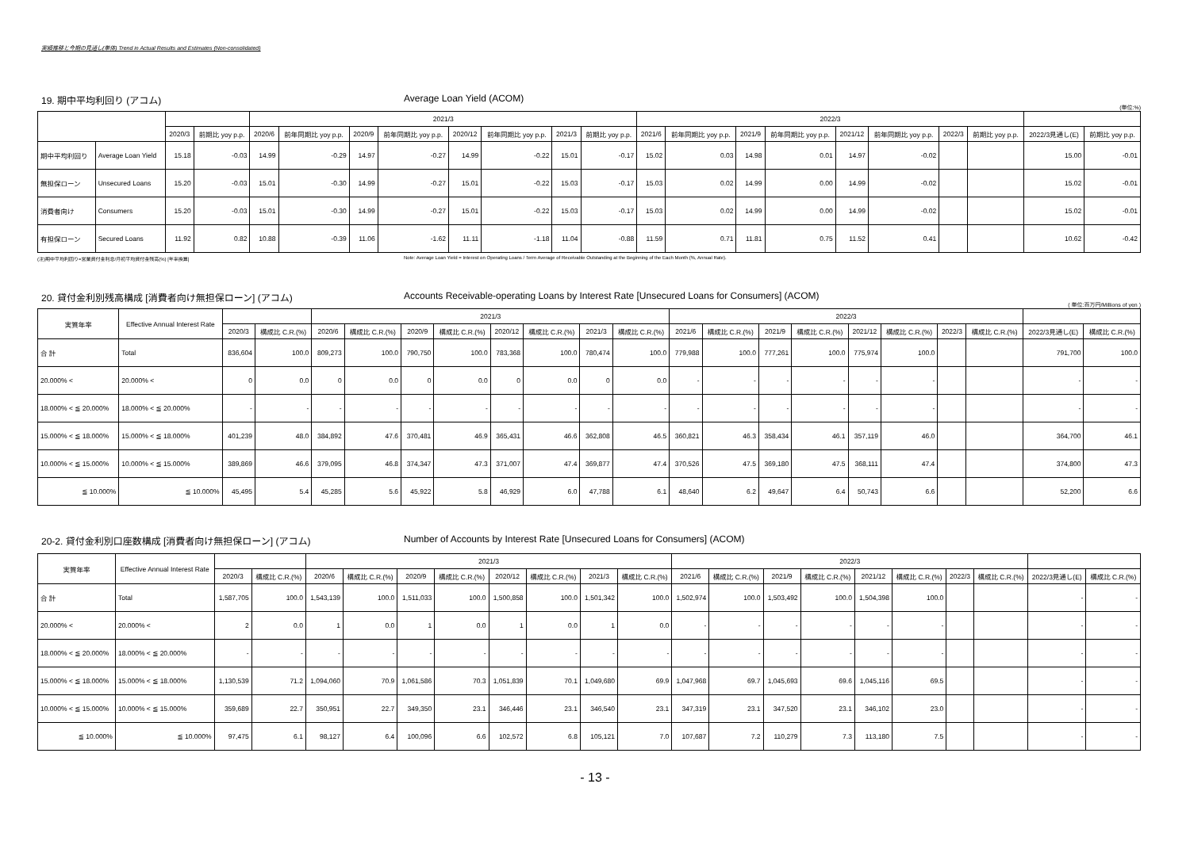実績推移と今期の見通し(単体) Trend in Actual Results and Estimates (Non-consolidated)
19. 期中平均利回り (アコム) Average Loan Yield (ACOM)
(単位:%)
| | | | | 2021/3 | | | | | | | | 2022/3 | | | | | | | | | |
| --- | --- | --- | --- | --- | --- | --- | --- | --- | --- | --- | --- | --- | --- | --- | --- | --- | --- | --- | --- | --- | --- |
| | | 2020/3 | 前期比 yoy p.p. | 2020/6 | 前年同期比 yoy p.p. | 2020/9 | 前年同期比 yoy p.p. | 2020/12 | 前年同期比 yoy p.p. | 2021/3 | 前期比 yoy p.p. | 2021/6 | 前年同期比 yoy p.p. | 2021/9 | 前年同期比 yoy p.p. | 2021/12 | 前年同期比 yoy p.p. | 2022/3 | 前期比 yoy p.p. | 2022/3見通し(E) | 前期比 yoy p.p. |
| 期中平均利回り | Average Loan Yield | 15.18 | -0.03 | 14.99 | -0.29 | 14.97 | -0.27 | 14.99 | -0.22 | 15.01 | -0.17 | 15.02 | 0.03 | 14.98 | 0.01 | 14.97 | -0.02 | | | 15.00 | -0.01 |
| 無担保ローン | Unsecured Loans | 15.20 | -0.03 | 15.01 | -0.30 | 14.99 | -0.27 | 15.01 | -0.22 | 15.03 | -0.17 | 15.03 | 0.02 | 14.99 | 0.00 | 14.99 | -0.02 | | | 15.02 | -0.01 |
| 消費者向け | Consumers | 15.20 | -0.03 | 15.01 | -0.30 | 14.99 | -0.27 | 15.01 | -0.22 | 15.03 | -0.17 | 15.03 | 0.02 | 14.99 | 0.00 | 14.99 | -0.02 | | | 15.02 | -0.01 |
| 有担保ローン | Secured Loans | 11.92 | 0.82 | 10.88 | -0.39 | 11.06 | -1.62 | 11.11 | -1.18 | 11.04 | -0.88 | 11.59 | 0.71 | 11.81 | 0.75 | 11.52 | 0.41 | | | 10.62 | -0.42 |
(注)期中平均利回り=営業貸付金利息/月初平均貸付金残高(%) [年率換算] Note: Average Loan Yield = Interest on Operating Loans / Term Average of Receivable Outstanding at the Beginning of the Each Month (%, Annual Rate).
20. 貸付金利別残高構成 [消費者向け無担保ローン] (アコム) Accounts Receivable-operating Loans by Interest Rate [Unsecured Loans for Consumers] (ACOM)
( 単位:百万円/Millions of yen )
| 実質年率 | Effective Annual Interest Rate | | | 2021/3 | | | | | | | | 2022/3 | | | | | | | | | |
| --- | --- | --- | --- | --- | --- | --- | --- | --- | --- | --- | --- | --- | --- | --- | --- | --- | --- | --- | --- | --- | --- |
| | | 2020/3 | 構成比 C.R.(%) | 2020/6 | 構成比 C.R.(%) | 2020/9 | 構成比 C.R.(%) | 2020/12 | 構成比 C.R.(%) | 2021/3 | 構成比 C.R.(%) | 2021/6 | 構成比 C.R.(%) | 2021/9 | 構成比 C.R.(%) | 2021/12 | 構成比 C.R.(%) | 2022/3 | 構成比 C.R.(%) | 2022/3見通し(E) | 構成比 C.R.(%) |
| 合 計 | Total | 836,604 | 100.0 | 809,273 | 100.0 | 790,750 | 100.0 | 783,368 | 100.0 | 780,474 | 100.0 | 779,988 | 100.0 | 777,261 | 100.0 | 775,974 | 100.0 | | | 791,700 | 100.0 |
| 20.000% < | 20.000% < | 0 | 0.0 | 0 | 0.0 | 0 | 0.0 | 0 | 0.0 | 0 | 0.0 | - | - | - | - | - | - | | | - | - |
| 18.000% < ≦ 20.000% | 18.000% < ≦ 20.000% | - | - | - | - | - | - | - | - | - | - | - | - | - | - | - | - | | | - | - |
| 15.000% < ≦ 18.000% | 15.000% < ≦ 18.000% | 401,239 | 48.0 | 384,892 | 47.6 | 370,481 | 46.9 | 365,431 | 46.6 | 362,808 | 46.5 | 360,821 | 46.3 | 358,434 | 46.1 | 357,119 | 46.0 | | | 364,700 | 46.1 |
| 10.000% < ≦ 15.000% | 10.000% < ≦ 15.000% | 389,869 | 46.6 | 379,095 | 46.8 | 374,347 | 47.3 | 371,007 | 47.4 | 369,877 | 47.4 | 370,526 | 47.5 | 369,180 | 47.5 | 368,111 | 47.4 | | | 374,800 | 47.3 |
| ≦ 10.000% | ≦ 10.000% | 45,495 | 5.4 | 45,285 | 5.6 | 45,922 | 5.8 | 46,929 | 6.0 | 47,788 | 6.1 | 48,640 | 6.2 | 49,647 | 6.4 | 50,743 | 6.6 | | | 52,200 | 6.6 |
20-2. 貸付金利別口座数構成 [消費者向け無担保ローン] (アコム) Number of Accounts by Interest Rate [Unsecured Loans for Consumers] (ACOM)
| 実質年率 | Effective Annual Interest Rate | | | 2021/3 | | | | | | | | 2022/3 | | | | | | | | | |
| --- | --- | --- | --- | --- | --- | --- | --- | --- | --- | --- | --- | --- | --- | --- | --- | --- | --- | --- | --- | --- | --- |
| | | 2020/3 | 構成比 C.R.(%) | 2020/6 | 構成比 C.R.(%) | 2020/9 | 構成比 C.R.(%) | 2020/12 | 構成比 C.R.(%) | 2021/3 | 構成比 C.R.(%) | 2021/6 | 構成比 C.R.(%) | 2021/9 | 構成比 C.R.(%) | 2021/12 | 構成比 C.R.(%) | 2022/3 | 構成比 C.R.(%) | 2022/3見通し(E) | 構成比 C.R.(%) |
| 合 計 | Total | 1,587,705 | 100.0 | 1,543,139 | 100.0 | 1,511,033 | 100.0 | 1,500,858 | 100.0 | 1,501,342 | 100.0 | 1,502,974 | 100.0 | 1,503,492 | 100.0 | 1,504,398 | 100.0 | | | - | - |
| 20.000% < | 20.000% < | 2 | 0.0 | 1 | 0.0 | 1 | 0.0 | 1 | 0.0 | 1 | 0.0 | - | - | - | - | - | - | | | - | - |
| 18.000% < ≦ 20.000% | 18.000% < ≦ 20.000% | - | - | - | - | - | - | - | - | - | - | - | - | - | - | - | - | | | - | - |
| 15.000% < ≦ 18.000% | 15.000% < ≦ 18.000% | 1,130,539 | 71.2 | 1,094,060 | 70.9 | 1,061,586 | 70.3 | 1,051,839 | 70.1 | 1,049,680 | 69.9 | 1,047,968 | 69.7 | 1,045,693 | 69.6 | 1,045,116 | 69.5 | | | - | - |
| 10.000% < ≦ 15.000% | 10.000% < ≦ 15.000% | 359,689 | 22.7 | 350,951 | 22.7 | 349,350 | 23.1 | 346,446 | 23.1 | 346,540 | 23.1 | 347,319 | 23.1 | 347,520 | 23.1 | 346,102 | 23.0 | | | - | - |
| ≦ 10.000% | ≦ 10.000% | 97,475 | 6.1 | 98,127 | 6.4 | 100,096 | 6.6 | 102,572 | 6.8 | 105,121 | 7.0 | 107,687 | 7.2 | 110,279 | 7.3 | 113,180 | 7.5 | | | - | - |
- 13 -